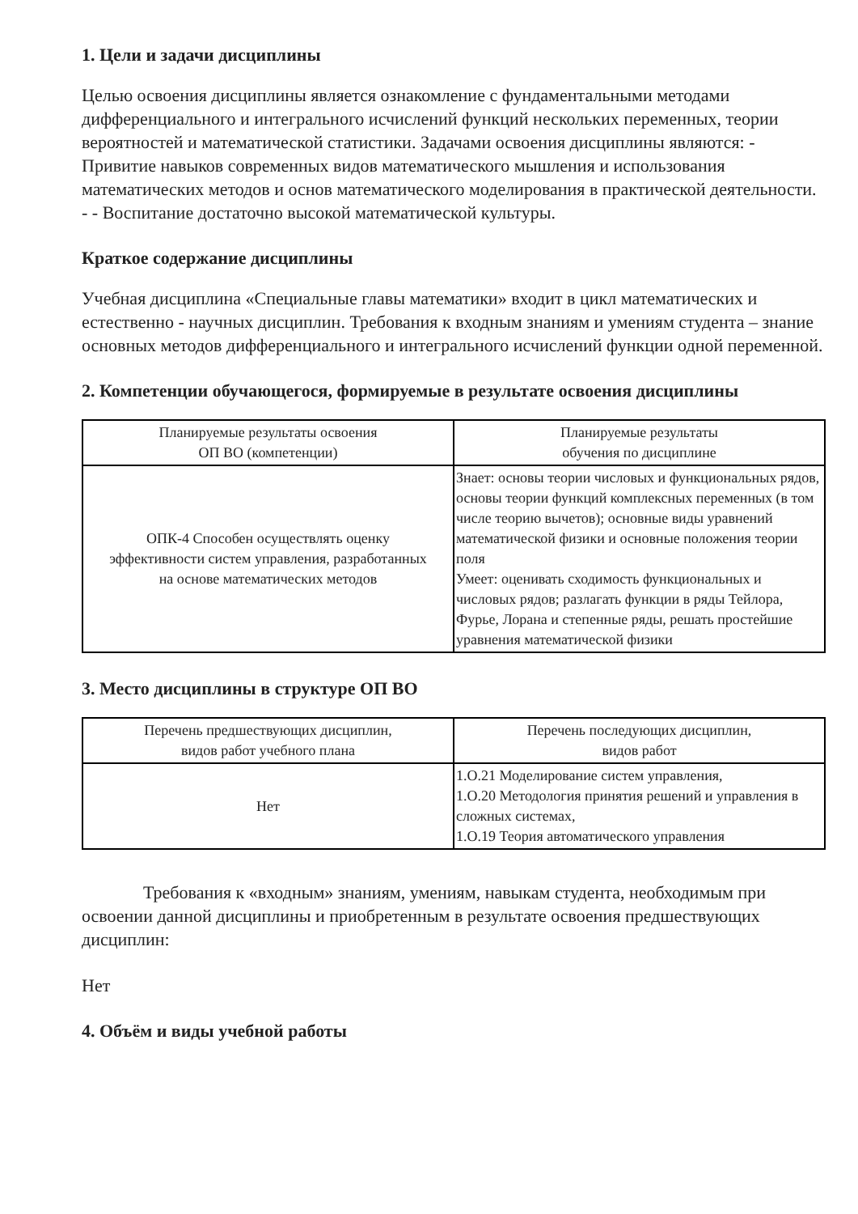1. Цели и задачи дисциплины
Целью освоения дисциплины является ознакомление с фундаментальными методами дифференциального и интегрального исчислений функций нескольких переменных, теории вероятностей и математической статистики. Задачами освоения дисциплины являются: - Привитие навыков современных видов математического мышления и использования математических методов и основ математического моделирования в практической деятельности. - - Воспитание достаточно высокой математической культуры.
Краткое содержание дисциплины
Учебная дисциплина «Специальные главы математики» входит в цикл математических и естественно - научных дисциплин. Требования к входным знаниям и умениям студента – знание основных методов дифференциального и интегрального исчислений функции одной переменной.
2. Компетенции обучающегося, формируемые в результате освоения дисциплины
| Планируемые результаты освоения ОП ВО (компетенции) | Планируемые результаты обучения по дисциплине |
| --- | --- |
| ОПК-4 Способен осуществлять оценку эффективности систем управления, разработанных на основе математических методов | Знает: основы теории числовых и функциональных рядов, основы теории функций комплексных переменных (в том числе теорию вычетов); основные виды уравнений математической физики и основные положения теории поля Умеет: оценивать сходимость функциональных и числовых рядов; разлагать функции в ряды Тейлора, Фурье, Лорана и степенные ряды, решать простейшие уравнения математической физики |
3. Место дисциплины в структуре ОП ВО
| Перечень предшествующих дисциплин, видов работ учебного плана | Перечень последующих дисциплин, видов работ |
| --- | --- |
| Нет | 1.O.21 Моделирование систем управления, 1.O.20 Методология принятия решений и управления в сложных системах, 1.O.19 Теория автоматического управления |
Требования к «входным» знаниям, умениям, навыкам студента, необходимым при освоении данной дисциплины и приобретенным в результате освоения предшествующих дисциплин:
Нет
4. Объём и виды учебной работы